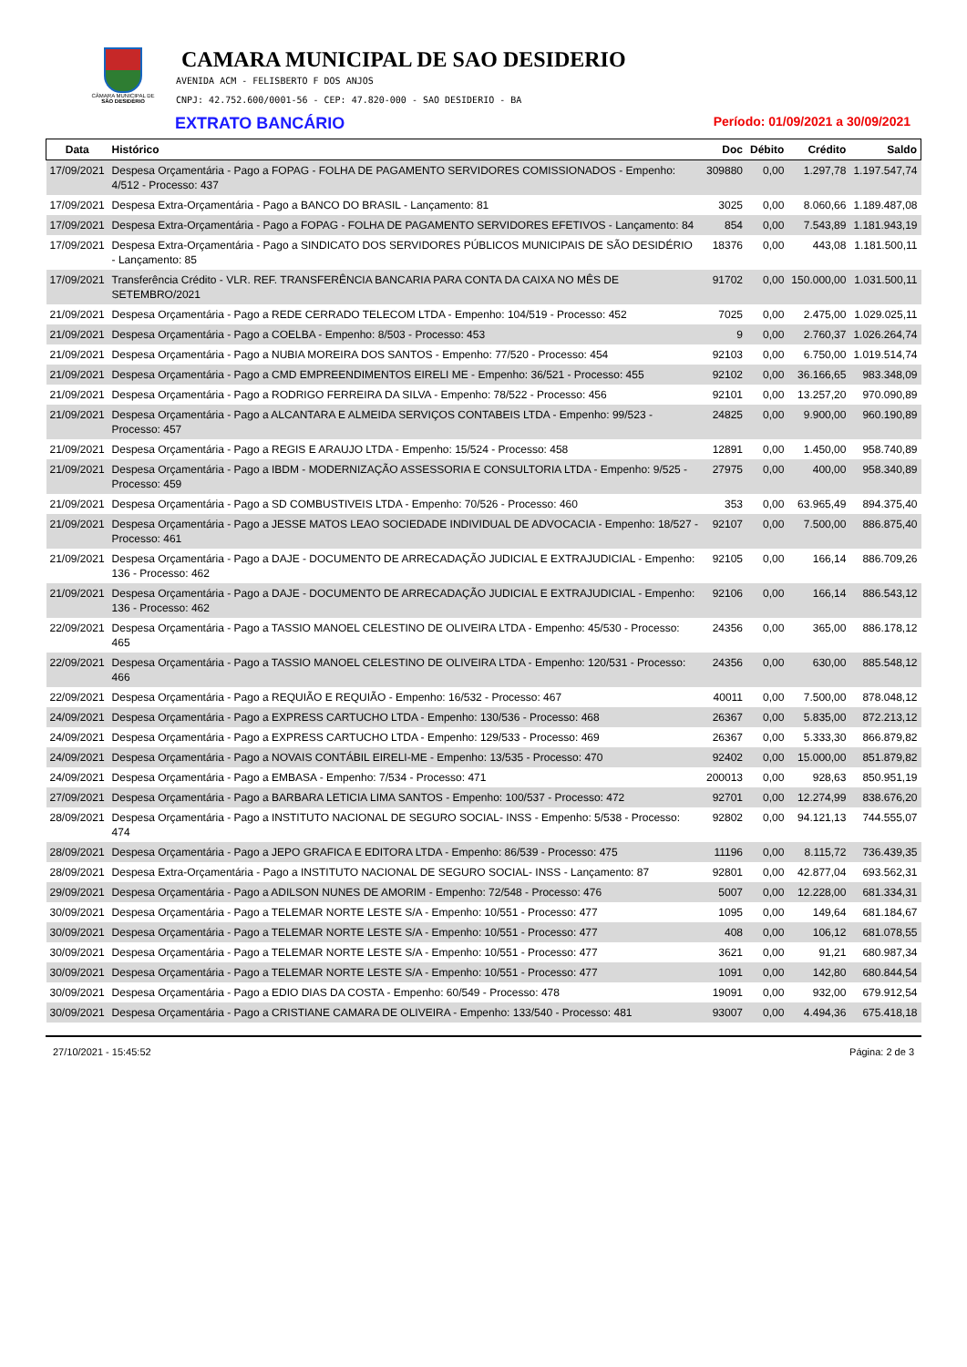CÂMARA MUNICIPAL DE
SÃO DESIDÉRIO
CAMARA MUNICIPAL DE SAO DESIDERIO
AVENIDA ACM - FELISBERTO F DOS ANJOS
CNPJ: 42.752.600/0001-56 - CEP: 47.820-000 - SAO DESIDERIO - BA
EXTRATO BANCÁRIO Período: 01/09/2021 a 30/09/2021
| Data | Histórico | Doc | Débito | Crédito | Saldo |
| --- | --- | --- | --- | --- | --- |
| 17/09/2021 | Despesa Orçamentária - Pago a FOPAG - FOLHA DE PAGAMENTO SERVIDORES COMISSIONADOS - Empenho: 4/512 - Processo: 437 | 309880 | 0,00 | 1.297,78 | 1.197.547,74 |
| 17/09/2021 | Despesa Extra-Orçamentária - Pago a BANCO DO BRASIL - Lançamento: 81 | 3025 | 0,00 | 8.060,66 | 1.189.487,08 |
| 17/09/2021 | Despesa Extra-Orçamentária - Pago a FOPAG - FOLHA DE PAGAMENTO SERVIDORES EFETIVOS - Lançamento: 84 | 854 | 0,00 | 7.543,89 | 1.181.943,19 |
| 17/09/2021 | Despesa Extra-Orçamentária - Pago a SINDICATO DOS SERVIDORES PÚBLICOS MUNICIPAIS DE SÃO DESIDÉRIO - Lançamento: 85 | 18376 | 0,00 | 443,08 | 1.181.500,11 |
| 17/09/2021 | Transferência Crédito - VLR. REF. TRANSFERÊNCIA BANCARIA PARA CONTA DA CAIXA NO MÊS DE SETEMBRO/2021 | 91702 | 0,00 | 150.000,00 | 1.031.500,11 |
| 21/09/2021 | Despesa Orçamentária - Pago a REDE CERRADO TELECOM LTDA - Empenho: 104/519 - Processo: 452 | 7025 | 0,00 | 2.475,00 | 1.029.025,11 |
| 21/09/2021 | Despesa Orçamentária - Pago a COELBA - Empenho: 8/503 - Processo: 453 | 9 | 0,00 | 2.760,37 | 1.026.264,74 |
| 21/09/2021 | Despesa Orçamentária - Pago a NUBIA MOREIRA DOS SANTOS - Empenho: 77/520 - Processo: 454 | 92103 | 0,00 | 6.750,00 | 1.019.514,74 |
| 21/09/2021 | Despesa Orçamentária - Pago a CMD EMPREENDIMENTOS EIRELI ME - Empenho: 36/521 - Processo: 455 | 92102 | 0,00 | 36.166,65 | 983.348,09 |
| 21/09/2021 | Despesa Orçamentária - Pago a RODRIGO FERREIRA DA SILVA - Empenho: 78/522 - Processo: 456 | 92101 | 0,00 | 13.257,20 | 970.090,89 |
| 21/09/2021 | Despesa Orçamentária - Pago a ALCANTARA E ALMEIDA SERVIÇOS CONTABEIS LTDA - Empenho: 99/523 - Processo: 457 | 24825 | 0,00 | 9.900,00 | 960.190,89 |
| 21/09/2021 | Despesa Orçamentária - Pago a REGIS E ARAUJO LTDA - Empenho: 15/524 - Processo: 458 | 12891 | 0,00 | 1.450,00 | 958.740,89 |
| 21/09/2021 | Despesa Orçamentária - Pago a IBDM - MODERNIZAÇÃO ASSESSORIA E CONSULTORIA LTDA - Empenho: 9/525 - Processo: 459 | 27975 | 0,00 | 400,00 | 958.340,89 |
| 21/09/2021 | Despesa Orçamentária - Pago a SD COMBUSTIVEIS LTDA - Empenho: 70/526 - Processo: 460 | 353 | 0,00 | 63.965,49 | 894.375,40 |
| 21/09/2021 | Despesa Orçamentária - Pago a JESSE MATOS LEAO SOCIEDADE INDIVIDUAL DE ADVOCACIA - Empenho: 18/527 - Processo: 461 | 92107 | 0,00 | 7.500,00 | 886.875,40 |
| 21/09/2021 | Despesa Orçamentária - Pago a DAJE - DOCUMENTO DE ARRECADAÇÃO JUDICIAL E EXTRAJUDICIAL - Empenho: 136 - Processo: 462 | 92105 | 0,00 | 166,14 | 886.709,26 |
| 21/09/2021 | Despesa Orçamentária - Pago a DAJE - DOCUMENTO DE ARRECADAÇÃO JUDICIAL E EXTRAJUDICIAL - Empenho: 136 - Processo: 462 | 92106 | 0,00 | 166,14 | 886.543,12 |
| 22/09/2021 | Despesa Orçamentária - Pago a TASSIO MANOEL CELESTINO DE OLIVEIRA LTDA - Empenho: 45/530 - Processo: 465 | 24356 | 0,00 | 365,00 | 886.178,12 |
| 22/09/2021 | Despesa Orçamentária - Pago a TASSIO MANOEL CELESTINO DE OLIVEIRA LTDA - Empenho: 120/531 - Processo: 466 | 24356 | 0,00 | 630,00 | 885.548,12 |
| 22/09/2021 | Despesa Orçamentária - Pago a REQUIÃO E REQUIÃO - Empenho: 16/532 - Processo: 467 | 40011 | 0,00 | 7.500,00 | 878.048,12 |
| 24/09/2021 | Despesa Orçamentária - Pago a EXPRESS CARTUCHO LTDA - Empenho: 130/536 - Processo: 468 | 26367 | 0,00 | 5.835,00 | 872.213,12 |
| 24/09/2021 | Despesa Orçamentária - Pago a EXPRESS CARTUCHO LTDA - Empenho: 129/533 - Processo: 469 | 26367 | 0,00 | 5.333,30 | 866.879,82 |
| 24/09/2021 | Despesa Orçamentária - Pago a NOVAIS CONTÁBIL EIRELI-ME - Empenho: 13/535 - Processo: 470 | 92402 | 0,00 | 15.000,00 | 851.879,82 |
| 24/09/2021 | Despesa Orçamentária - Pago a EMBASA - Empenho: 7/534 - Processo: 471 | 200013 | 0,00 | 928,63 | 850.951,19 |
| 27/09/2021 | Despesa Orçamentária - Pago a BARBARA LETICIA LIMA SANTOS - Empenho: 100/537 - Processo: 472 | 92701 | 0,00 | 12.274,99 | 838.676,20 |
| 28/09/2021 | Despesa Orçamentária - Pago a INSTITUTO NACIONAL DE SEGURO SOCIAL- INSS - Empenho: 5/538 - Processo: 474 | 92802 | 0,00 | 94.121,13 | 744.555,07 |
| 28/09/2021 | Despesa Orçamentária - Pago a JEPO GRAFICA E EDITORA LTDA - Empenho: 86/539 - Processo: 475 | 11196 | 0,00 | 8.115,72 | 736.439,35 |
| 28/09/2021 | Despesa Extra-Orçamentária - Pago a INSTITUTO NACIONAL DE SEGURO SOCIAL- INSS - Lançamento: 87 | 92801 | 0,00 | 42.877,04 | 693.562,31 |
| 29/09/2021 | Despesa Orçamentária - Pago a ADILSON NUNES DE AMORIM - Empenho: 72/548 - Processo: 476 | 5007 | 0,00 | 12.228,00 | 681.334,31 |
| 30/09/2021 | Despesa Orçamentária - Pago a TELEMAR NORTE LESTE S/A - Empenho: 10/551 - Processo: 477 | 1095 | 0,00 | 149,64 | 681.184,67 |
| 30/09/2021 | Despesa Orçamentária - Pago a TELEMAR NORTE LESTE S/A - Empenho: 10/551 - Processo: 477 | 408 | 0,00 | 106,12 | 681.078,55 |
| 30/09/2021 | Despesa Orçamentária - Pago a TELEMAR NORTE LESTE S/A - Empenho: 10/551 - Processo: 477 | 3621 | 0,00 | 91,21 | 680.987,34 |
| 30/09/2021 | Despesa Orçamentária - Pago a TELEMAR NORTE LESTE S/A - Empenho: 10/551 - Processo: 477 | 1091 | 0,00 | 142,80 | 680.844,54 |
| 30/09/2021 | Despesa Orçamentária - Pago a EDIO DIAS DA COSTA - Empenho: 60/549 - Processo: 478 | 19091 | 0,00 | 932,00 | 679.912,54 |
| 30/09/2021 | Despesa Orçamentária - Pago a CRISTIANE CAMARA DE OLIVEIRA - Empenho: 133/540 - Processo: 481 | 93007 | 0,00 | 4.494,36 | 675.418,18 |
27/10/2021 - 15:45:52 Página: 2 de 3